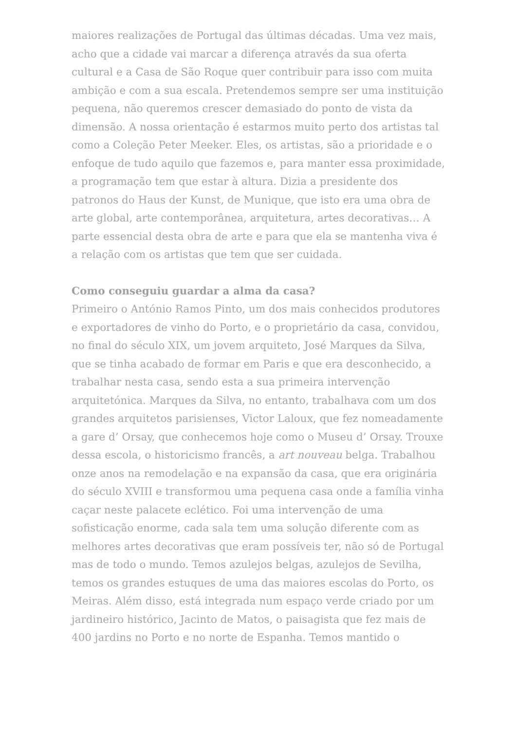maiores realizações de Portugal das últimas décadas. Uma vez mais, acho que a cidade vai marcar a diferença através da sua oferta cultural e a Casa de São Roque quer contribuir para isso com muita ambição e com a sua escala. Pretendemos sempre ser uma instituição pequena, não queremos crescer demasiado do ponto de vista da dimensão. A nossa orientação é estarmos muito perto dos artistas tal como a Coleção Peter Meeker. Eles, os artistas, são a prioridade e o enfoque de tudo aquilo que fazemos e, para manter essa proximidade, a programação tem que estar à altura. Dizia a presidente dos patronos do Haus der Kunst, de Munique, que isto era uma obra de arte global, arte contemporânea, arquitetura, artes decorativas… A parte essencial desta obra de arte e para que ela se mantenha viva é a relação com os artistas que tem que ser cuidada.
Como conseguiu guardar a alma da casa?
Primeiro o António Ramos Pinto, um dos mais conhecidos produtores e exportadores de vinho do Porto, e o proprietário da casa, convidou, no final do século XIX, um jovem arquiteto, José Marques da Silva, que se tinha acabado de formar em Paris e que era desconhecido, a trabalhar nesta casa, sendo esta a sua primeira intervenção arquitetónica. Marques da Silva, no entanto, trabalhava com um dos grandes arquitetos parisienses, Victor Laloux, que fez nomeadamente a gare d’ Orsay, que conhecemos hoje como o Museu d’ Orsay. Trouxe dessa escola, o historicismo francês, a art nouveau belga. Trabalhou onze anos na remodelação e na expansão da casa, que era originária do século XVIII e transformou uma pequena casa onde a família vinha caçar neste palacete eclético. Foi uma intervenção de uma sofisticação enorme, cada sala tem uma solução diferente com as melhores artes decorativas que eram possíveis ter, não só de Portugal mas de todo o mundo. Temos azulejos belgas, azulejos de Sevilha, temos os grandes estuques de uma das maiores escolas do Porto, os Meiras. Além disso, está integrada num espaço verde criado por um jardineiro histórico, Jacinto de Matos, o paisagista que fez mais de 400 jardins no Porto e no norte de Espanha. Temos mantido o